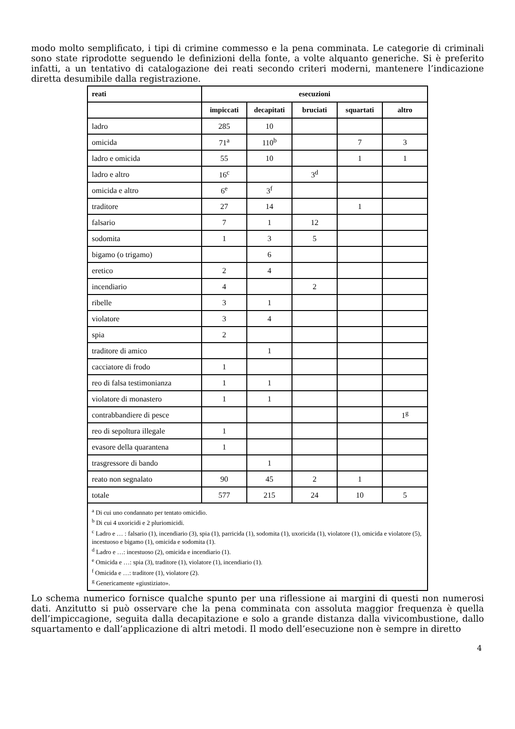modo molto semplificato, i tipi di crimine commesso e la pena comminata. Le categorie di criminali sono state riprodotte seguendo le definizioni della fonte, a volte alquanto generiche. Si è preferito infatti, a un tentativo di catalogazione dei reati secondo criteri moderni, mantenere l’indicazione diretta desumibile dalla registrazione.
| reati | esecuzioni | | | | |
| --- | --- | --- | --- | --- | --- |
| | impiccati | decapitati | bruciati | squartati | altro |
| ladro | 285 | 10 | | | |
| omicida | 71<sup>a</sup> | 110<sup>b</sup> | | 7 | 3 |
| ladro e omicida | 55 | 10 | | 1 | 1 |
| ladro e altro | 16<sup>c</sup> | | 3<sup>d</sup> | | |
| omicida e altro | 6<sup>e</sup> | 3<sup>f</sup> | | | |
| traditore | 27 | 14 | | 1 | |
| falsario | 7 | 1 | 12 | | |
| sodomita | 1 | 3 | 5 | | |
| bigamo (o trigamo) | | 6 | | | |
| eretico | 2 | 4 | | | |
| incendiario | 4 | | 2 | | |
| ribelle | 3 | 1 | | | |
| violatore | 3 | 4 | | | |
| spia | 2 | | | | |
| traditore di amico | | 1 | | | |
| cacciatore di frodo | 1 | | | | |
| reo di falsa testimonianza | 1 | 1 | | | |
| violatore di monastero | 1 | 1 | | | |
| contrabbandiere di pesce | | | | | 1<sup>g</sup> |
| reo di sepoltura illegale | 1 | | | | |
| evasore della quarantena | 1 | | | | |
| trasgressore di bando | | 1 | | | |
| reato non segnalato | 90 | 45 | 2 | 1 | |
| totale | 577 | 215 | 24 | 10 | 5 |
| <sup>a</sup> Di cui uno condannato per tentato omicidio. <sup>b</sup> Di cui 4 uxoricidi e 2 pluriomicidi. <sup>c</sup> Ladro e … : falsario (1), incendiario (3), spia (1), parricida (1), sodomita (1), uxoricida (1), violatore (1), omicida e violatore (5), incestuoso e bigamo (1), omicida e sodomita (1). <sup>d</sup> Ladro e …: incestuoso (2), omicida e incendiario (1). <sup>e</sup> Omicida e …: spia (3), traditore (1), violatore (1), incendiario (1). <sup>f</sup> Omicida e …: traditore (1), violatore (2). <sup>g</sup> Genericamente «giustiziato». | | | | | |
Lo schema numerico fornisce qualche spunto per una riflessione ai margini di questi non numerosi dati. Anzitutto si può osservare che la pena comminata con assoluta maggior frequenza è quella dell’impiccagione, seguita dalla decapitazione e solo a grande distanza dalla vivicombustione, dallo squartamento e dall’applicazione di altri metodi. Il modo dell’esecuzione non è sempre in diretto
4